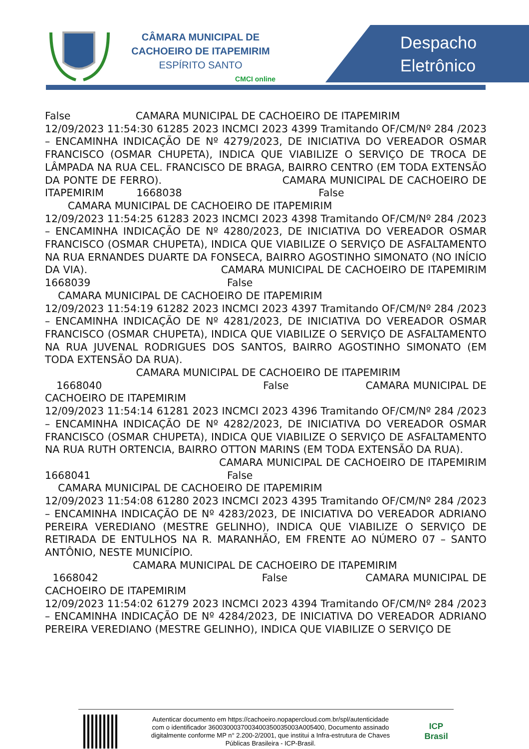CÂMARA MUNICIPAL DE
CACHOEIRO DE ITAPEMIRIM
ESPÍRITO SANTO
CMCI online
Despacho
Eletrônico
False CAMARA MUNICIPAL DE CACHOEIRO DE ITAPEMIRIM 12/09/2023 11:54:30 61285 2023 INCMCI 2023 4399 Tramitando OF/CM/Nº 284 /2023 – ENCAMINHA INDICAÇÃO DE Nº 4279/2023, DE INICIATIVA DO VEREADOR OSMAR FRANCISCO (OSMAR CHUPETA), INDICA QUE VIABILIZE O SERVIÇO DE TROCA DE LÂMPADA NA RUA CEL. FRANCISCO DE BRAGA, BAIRRO CENTRO (EM TODA EXTENSÃO DA PONTE DE FERRO). CAMARA MUNICIPAL DE CACHOEIRO DE ITAPEMIRIM 1668038 False CAMARA MUNICIPAL DE CACHOEIRO DE ITAPEMIRIM 12/09/2023 11:54:25 61283 2023 INCMCI 2023 4398 Tramitando OF/CM/Nº 284 /2023 – ENCAMINHA INDICAÇÃO DE Nº 4280/2023, DE INICIATIVA DO VEREADOR OSMAR FRANCISCO (OSMAR CHUPETA), INDICA QUE VIABILIZE O SERVIÇO DE ASFALTAMENTO NA RUA ERNANDES DUARTE DA FONSECA, BAIRRO AGOSTINHO SIMONATO (NO INÍCIO DA VIA). CAMARA MUNICIPAL DE CACHOEIRO DE ITAPEMIRIM 1668039 False CAMARA MUNICIPAL DE CACHOEIRO DE ITAPEMIRIM 12/09/2023 11:54:19 61282 2023 INCMCI 2023 4397 Tramitando OF/CM/Nº 284 /2023 – ENCAMINHA INDICAÇÃO DE Nº 4281/2023, DE INICIATIVA DO VEREADOR OSMAR FRANCISCO (OSMAR CHUPETA), INDICA QUE VIABILIZE O SERVIÇO DE ASFALTAMENTO NA RUA JUVENAL RODRIGUES DOS SANTOS, BAIRRO AGOSTINHO SIMONATO (EM TODA EXTENSÃO DA RUA). CAMARA MUNICIPAL DE CACHOEIRO DE ITAPEMIRIM 1668040 False CAMARA MUNICIPAL DE CACHOEIRO DE ITAPEMIRIM 12/09/2023 11:54:14 61281 2023 INCMCI 2023 4396 Tramitando OF/CM/Nº 284 /2023 – ENCAMINHA INDICAÇÃO DE Nº 4282/2023, DE INICIATIVA DO VEREADOR OSMAR FRANCISCO (OSMAR CHUPETA), INDICA QUE VIABILIZE O SERVIÇO DE ASFALTAMENTO NA RUA RUTH ORTENCIA, BAIRRO OTTON MARINS (EM TODA EXTENSÃO DA RUA). CAMARA MUNICIPAL DE CACHOEIRO DE ITAPEMIRIM 1668041 False CAMARA MUNICIPAL DE CACHOEIRO DE ITAPEMIRIM 12/09/2023 11:54:08 61280 2023 INCMCI 2023 4395 Tramitando OF/CM/Nº 284 /2023 – ENCAMINHA INDICAÇÃO DE Nº 4283/2023, DE INICIATIVA DO VEREADOR ADRIANO PEREIRA VEREDIANO (MESTRE GELINHO), INDICA QUE VIABILIZE O SERVIÇO DE RETIRADA DE ENTULHOS NA R. MARANHÃO, EM FRENTE AO NÚMERO 07 – SANTO ANTÔNIO, NESTE MUNICÍPIO. CAMARA MUNICIPAL DE CACHOEIRO DE ITAPEMIRIM 1668042 False CAMARA MUNICIPAL DE CACHOEIRO DE ITAPEMIRIM 12/09/2023 11:54:02 61279 2023 INCMCI 2023 4394 Tramitando OF/CM/Nº 284 /2023 – ENCAMINHA INDICAÇÃO DE Nº 4284/2023, DE INICIATIVA DO VEREADOR ADRIANO PEREIRA VEREDIANO (MESTRE GELINHO), INDICA QUE VIABILIZE O SERVIÇO DE
Autenticar documento em https://cachoeiro.nopapercloud.com.br/spl/autenticidade
com o identificador 3600300037003400350035003A005400, Documento assinado
digitalmente conforme MP n° 2.200-2/2001, que institui a Infra-estrutura de Chaves
Públicas Brasileira - ICP-Brasil.
ICP
Brasil